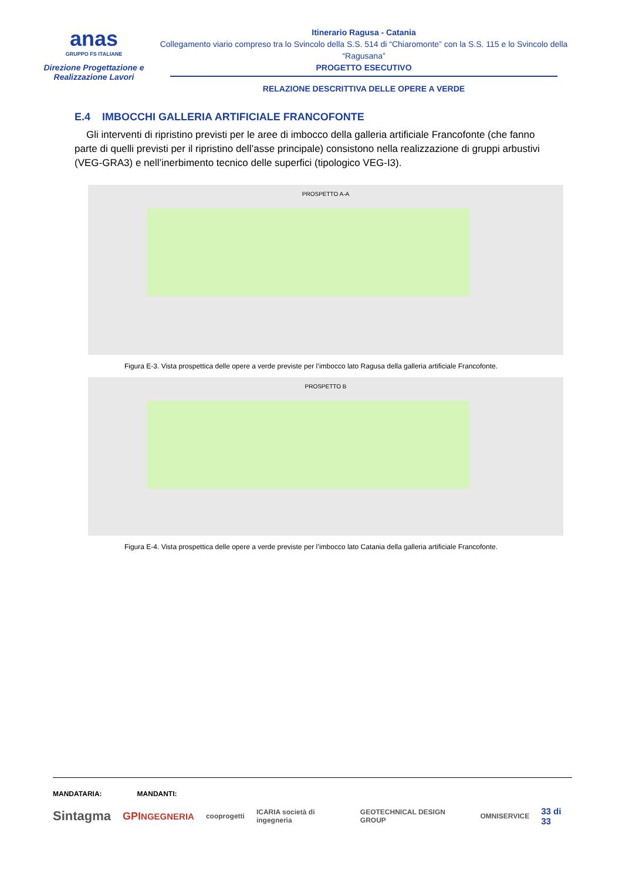anas
GRUPPO FS ITALIANE
Direzione Progettazione e Realizzazione Lavori
Itinerario Ragusa - Catania
Collegamento viario compreso tra lo Svincolo della S.S. 514 di “Chiaromonte” con la S.S. 115 e lo Svincolo della “Ragusana”
PROGETTO ESECUTIVO
RELAZIONE DESCRITTIVA DELLE OPERE A VERDE
E.4 IMBOCCHI GALLERIA ARTIFICIALE FRANCOFONTE
Gli interventi di ripristino previsti per le aree di imbocco della galleria artificiale Francofonte (che fanno parte di quelli previsti per il ripristino dell’asse principale) consistono nella realizzazione di gruppi arbustivi (VEG-GRA3) e nell’inerbimento tecnico delle superfici (tipologico VEG-I3).
PROSPETTO A-A
Figura E-3. Vista prospettica delle opere a verde previste per l’imbocco lato Ragusa della galleria artificiale Francofonte.
PROSPETTO B
Figura E-4. Vista prospettica delle opere a verde previste per l’imbocco lato Catania della galleria artificiale Francofonte.
MANDATARIA: MANDANTI:
Sintagma GPINGEGNERIA cooprogetti ICARIA società di ingegneria GEOTECHNICAL DESIGN GROUP OMNISERVICE 33 di 33